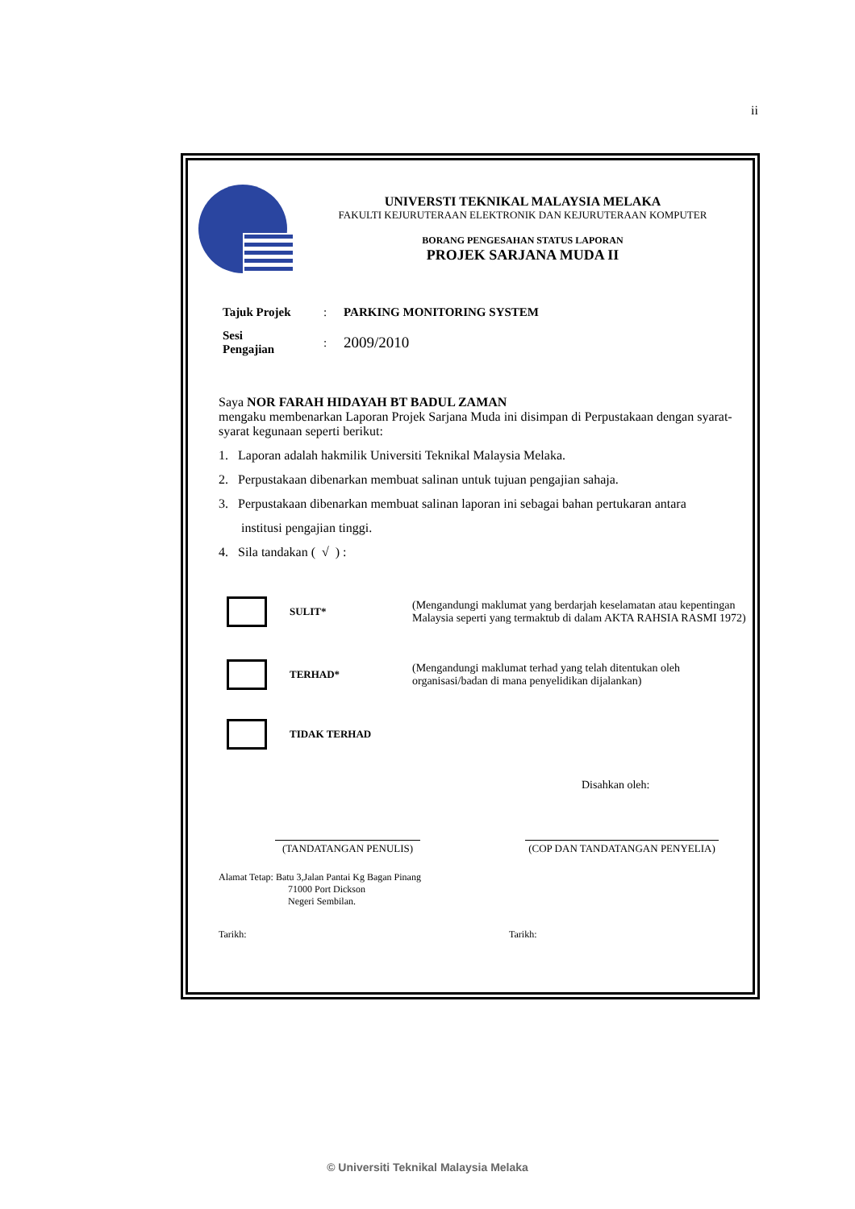ii
UNIVERSTI TEKNIKAL MALAYSIA MELAKA
FAKULTI KEJURUTERAAN ELEKTRONIK DAN KEJURUTERAAN KOMPUTER
BORANG PENGESAHAN STATUS LAPORAN
PROJEK SARJANA MUDA II
Tajuk Projek: PARKING MONITORING SYSTEM
Sesi
Pengajian: 2009/2010
Saya NOR FARAH HIDAYAH BT BADUL ZAMAN
mengaku membenarkan Laporan Projek Sarjana Muda ini disimpan di Perpustakaan dengan syarat-syarat kegunaan seperti berikut:
1. Laporan adalah hakmilik Universiti Teknikal Malaysia Melaka.
2. Perpustakaan dibenarkan membuat salinan untuk tujuan pengajian sahaja.
3. Perpustakaan dibenarkan membuat salinan laporan ini sebagai bahan pertukaran antara
institusi pengajian tinggi.
4. Sila tandakan ( √ ) :
SULIT*
(Mengandungi maklumat yang berdarjah keselamatan atau kepentingan Malaysia seperti yang termaktub di dalam AKTA RAHSIA RASMI 1972)
TERHAD*
(Mengandungi maklumat terhad yang telah ditentukan oleh organisasi/badan di mana penyelidikan dijalankan)
TIDAK TERHAD
Disahkan oleh:
(TANDATANGAN PENULIS) (COP DAN TANDATANGAN PENYELIA)
Alamat Tetap: Batu 3,Jalan Pantai Kg Bagan Pinang
71000 Port Dickson
Negeri Sembilan.
Tarikh: Tarikh:
© Universiti Teknikal Malaysia Melaka